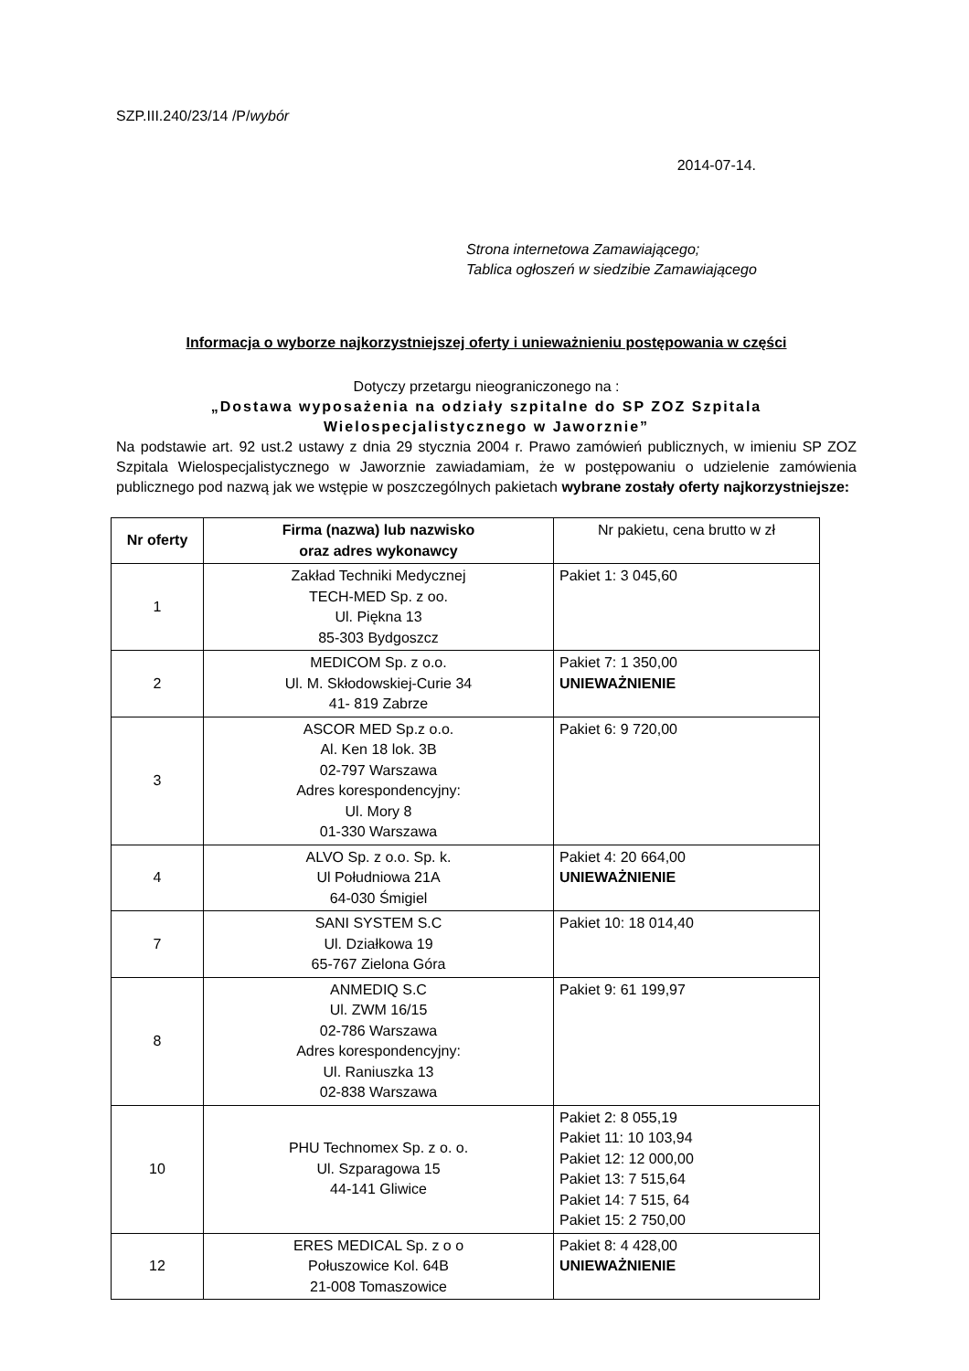SZP.III.240/23/14 /P/wybór
2014-07-14.
Strona internetowa Zamawiającego;
Tablica ogłoszeń w siedzibie Zamawiającego
Informacja o wyborze najkorzystniejszej oferty i unieważnieniu postępowania w części
Dotyczy przetargu nieograniczonego na :
„Dostawa wyposażenia na odziały szpitalne do SP ZOZ Szpitala Wielospecjalistycznego w Jaworznie”
Na podstawie art. 92 ust.2 ustawy z dnia 29 stycznia 2004 r. Prawo zamówień publicznych, w imieniu SP ZOZ Szpitala Wielospecjalistycznego w Jaworznie zawiadamiam, że w postępowaniu o udzielenie zamówienia publicznego pod nazwą jak we wstępie w poszczególnych pakietach wybrane zostały oferty najkorzystniejsze:
| Nr oferty | Firma (nazwa) lub nazwisko oraz adres wykonawcy | Nr pakietu, cena brutto w zł |
| --- | --- | --- |
| 1 | Zakład Techniki Medycznej TECH-MED Sp. z oo. Ul. Piękna 13 85-303 Bydgoszcz | Pakiet 1: 3 045,60 |
| 2 | MEDICOM Sp. z o.o. Ul. M. Skłodowskiej-Curie 34 41- 819 Zabrze | Pakiet 7: 1 350,00 UNIEWAŻNIENIE |
| 3 | ASCOR MED Sp.z o.o. Al. Ken 18 lok. 3B 02-797 Warszawa Adres korespondencyjny: Ul. Mory 8 01-330 Warszawa | Pakiet 6: 9 720,00 |
| 4 | ALVO Sp. z o.o. Sp. k. Ul Południowa 21A 64-030 Śmigiel | Pakiet 4: 20 664,00 UNIEWAŻNIENIE |
| 7 | SANI SYSTEM S.C Ul. Działkowa 19 65-767 Zielona Góra | Pakiet 10: 18 014,40 |
| 8 | ANMEDIQ S.C Ul. ZWM 16/15 02-786 Warszawa Adres korespondencyjny: Ul. Raniuszka 13 02-838 Warszawa | Pakiet 9: 61 199,97 |
| 10 | PHU Technomex Sp. z o. o. Ul. Szparagowa 15 44-141 Gliwice | Pakiet 2: 8 055,19 Pakiet 11: 10 103,94 Pakiet 12: 12 000,00 Pakiet 13: 7 515,64 Pakiet 14: 7 515, 64 Pakiet 15: 2 750,00 |
| 12 | ERES MEDICAL Sp. z o o Połuszowice Kol. 64B 21-008 Tomaszowice | Pakiet 8: 4 428,00 UNIEWAŻNIENIE |